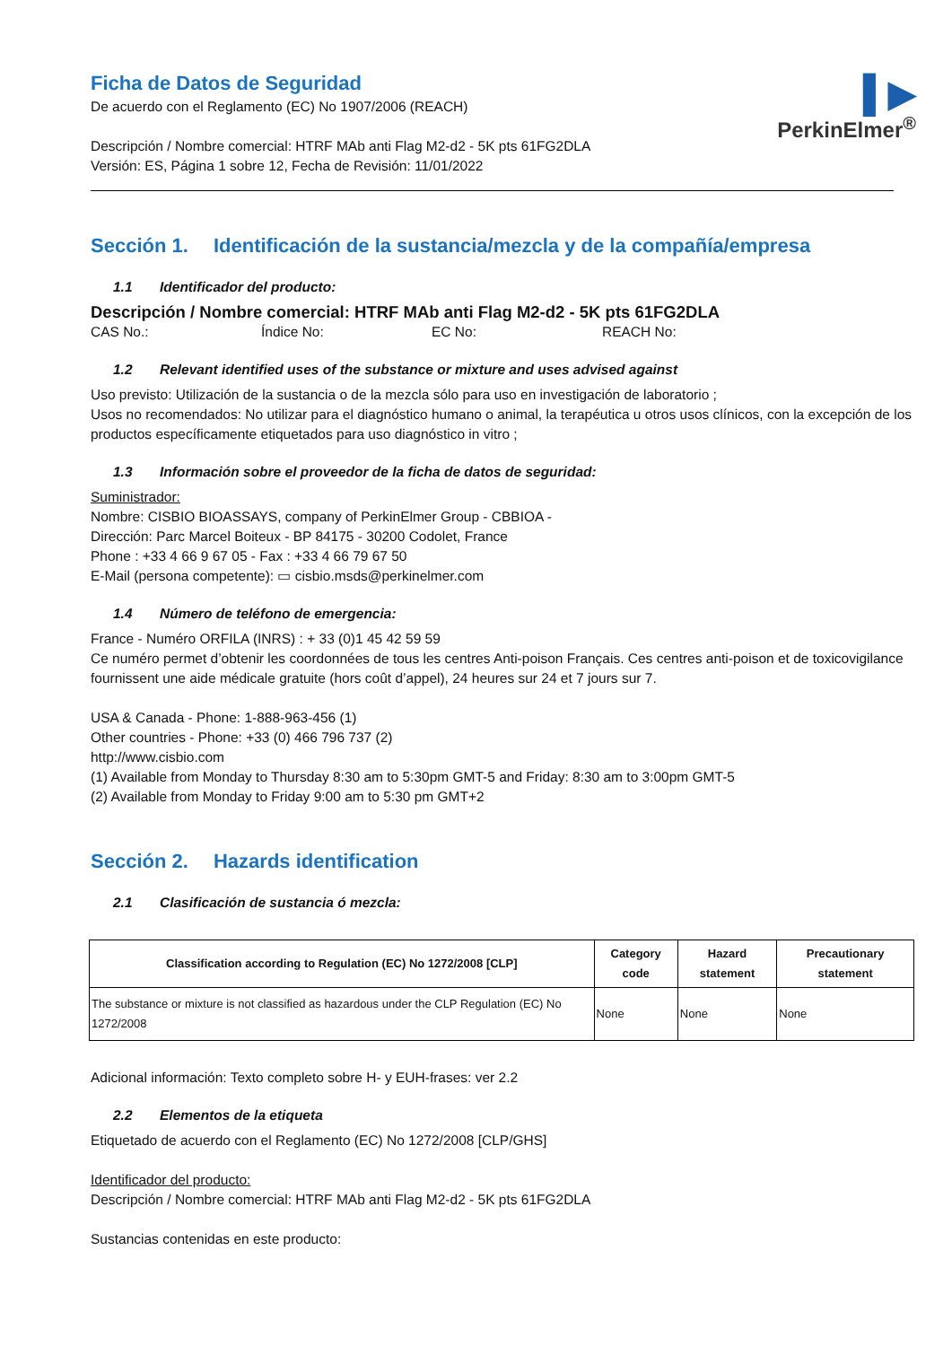▌▶
PerkinElmer<sup>®</sup>
Ficha de Datos de Seguridad
De acuerdo con el Reglamento (EC) No 1907/2006 (REACH)
Descripción / Nombre comercial: HTRF MAb anti Flag M2-d2 - 5K pts 61FG2DLA
Versión: ES, Página 1 sobre 12, Fecha de Revisión: 11/01/2022
Sección 1. Identificación de la sustancia/mezcla y de la compañía/empresa
1.1 Identificador del producto:
Descripción / Nombre comercial: HTRF MAb anti Flag M2-d2 - 5K pts 61FG2DLA
CAS No.: Índice No: EC No: REACH No:
1.2 Relevant identified uses of the substance or mixture and uses advised against
Uso previsto: Utilización de la sustancia o de la mezcla sólo para uso en investigación de laboratorio ;
Usos no recomendados: No utilizar para el diagnóstico humano o animal, la terapéutica u otros usos clínicos, con la excepción de los productos específicamente etiquetados para uso diagnóstico in vitro ;
1.3 Información sobre el proveedor de la ficha de datos de seguridad:
Suministrador:
Nombre: CISBIO BIOASSAYS, company of PerkinElmer Group - CBBIOA -
Dirección: Parc Marcel Boiteux - BP 84175 - 30200 Codolet, France
Phone : +33 4 66 9 67 05 - Fax : +33 4 66 79 67 50
E-Mail (persona competente): ▭ cisbio.msds@perkinelmer.com
1.4 Número de teléfono de emergencia:
France - Numéro ORFILA (INRS) : + 33 (0)1 45 42 59 59
Ce numéro permet d’obtenir les coordonnées de tous les centres Anti-poison Français. Ces centres anti-poison et de toxicovigilance fournissent une aide médicale gratuite (hors coût d’appel), 24 heures sur 24 et 7 jours sur 7.
USA & Canada - Phone: 1-888-963-456 (1)
Other countries - Phone: +33 (0) 466 796 737 (2)
http://www.cisbio.com
(1) Available from Monday to Thursday 8:30 am to 5:30pm GMT-5 and Friday: 8:30 am to 3:00pm GMT-5
(2) Available from Monday to Friday 9:00 am to 5:30 pm GMT+2
Sección 2. Hazards identification
2.1 Clasificación de sustancia ó mezcla:
| Classification according to Regulation (EC) No 1272/2008 [CLP] | Category code | Hazard statement | Precautionary statement |
| --- | --- | --- | --- |
| The substance or mixture is not classified as hazardous under the CLP Regulation (EC) No 1272/2008 | None | None | None |
Adicional información: Texto completo sobre H- y EUH-frases: ver 2.2
2.2 Elementos de la etiqueta
Etiquetado de acuerdo con el Reglamento (EC) No 1272/2008 [CLP/GHS]
Identificador del producto:
Descripción / Nombre comercial: HTRF MAb anti Flag M2-d2 - 5K pts 61FG2DLA
Sustancias contenidas en este producto: